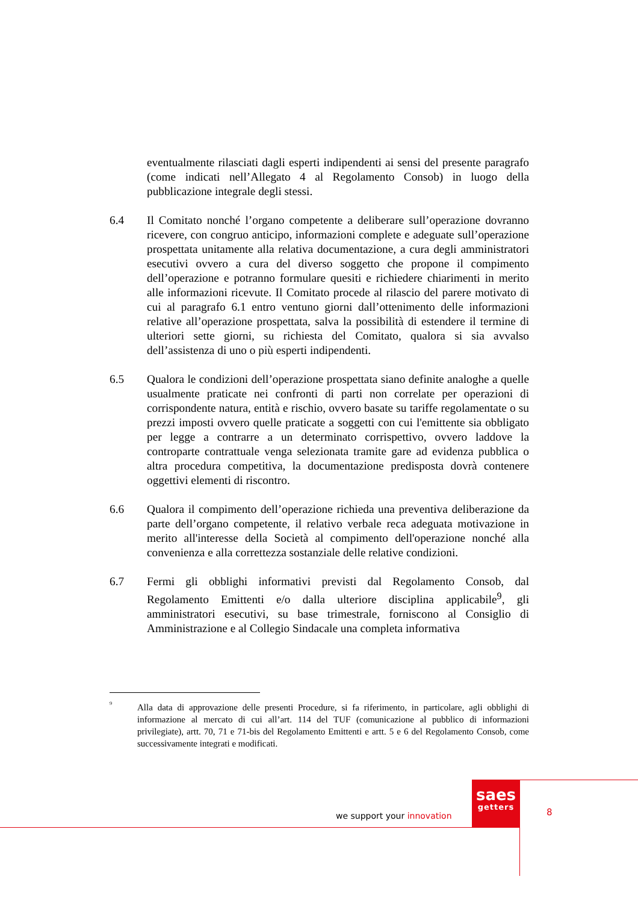eventualmente rilasciati dagli esperti indipendenti ai sensi del presente paragrafo (come indicati nell’Allegato 4 al Regolamento Consob) in luogo della pubblicazione integrale degli stessi.
6.4 Il Comitato nonché l’organo competente a deliberare sull’operazione dovranno ricevere, con congruo anticipo, informazioni complete e adeguate sull’operazione prospettata unitamente alla relativa documentazione, a cura degli amministratori esecutivi ovvero a cura del diverso soggetto che propone il compimento dell’operazione e potranno formulare quesiti e richiedere chiarimenti in merito alle informazioni ricevute. Il Comitato procede al rilascio del parere motivato di cui al paragrafo 6.1 entro ventuno giorni dall’ottenimento delle informazioni relative all’operazione prospettata, salva la possibilità di estendere il termine di ulteriori sette giorni, su richiesta del Comitato, qualora si sia avvalso dell’assistenza di uno o più esperti indipendenti.
6.5 Qualora le condizioni dell’operazione prospettata siano definite analoghe a quelle usualmente praticate nei confronti di parti non correlate per operazioni di corrispondente natura, entità e rischio, ovvero basate su tariffe regolamentate o su prezzi imposti ovvero quelle praticate a soggetti con cui l'emittente sia obbligato per legge a contrarre a un determinato corrispettivo, ovvero laddove la controparte contrattuale venga selezionata tramite gare ad evidenza pubblica o altra procedura competitiva, la documentazione predisposta dovrà contenere oggettivi elementi di riscontro.
6.6 Qualora il compimento dell’operazione richieda una preventiva deliberazione da parte dell’organo competente, il relativo verbale reca adeguata motivazione in merito all'interesse della Società al compimento dell'operazione nonché alla convenienza e alla correttezza sostanziale delle relative condizioni.
6.7 Fermi gli obblighi informativi previsti dal Regolamento Consob, dal Regolamento Emittenti e/o dalla ulteriore disciplina applicabile<sup>9</sup>, gli amministratori esecutivi, su base trimestrale, forniscono al Consiglio di Amministrazione e al Collegio Sindacale una completa informativa
<sup>9</sup>
Alla data di approvazione delle presenti Procedure, si fa riferimento, in particolare, agli obblighi di informazione al mercato di cui all’art. 114 del TUF (comunicazione al pubblico di informazioni privilegiate), artt. 70, 71 e 71-bis del Regolamento Emittenti e artt. 5 e 6 del Regolamento Consob, come successivamente integrati e modificati.
saes
getters
we support your innovation 8